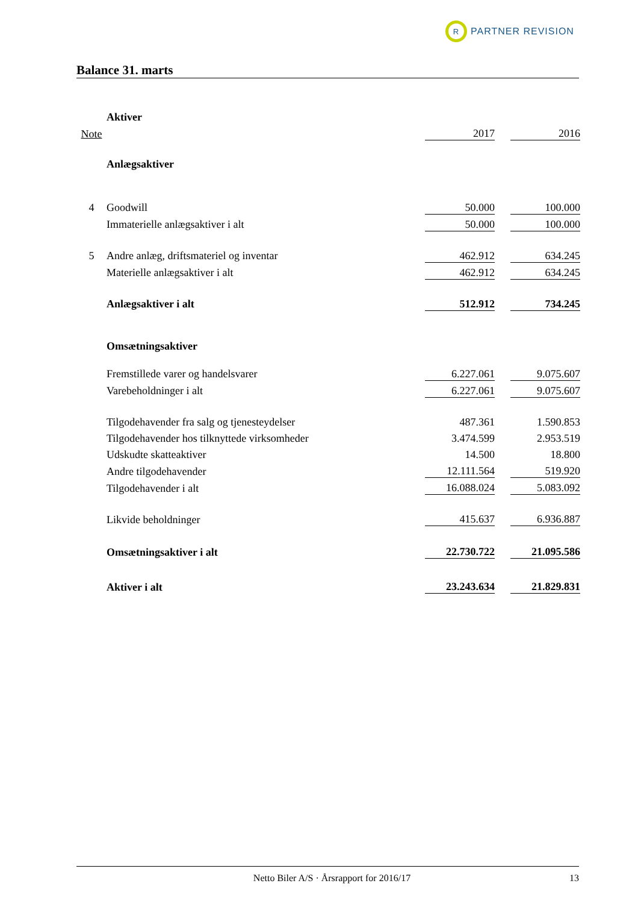R
PARTNER REVISION
Balance 31. marts
| | Aktiver | | | |
| Note | | 2017 | | 2016 |
| | Anlægsaktiver | | | |
| 4 | Goodwill | 50.000 | | 100.000 |
| | Immaterielle anlægsaktiver i alt | 50.000 | | 100.000 |
| 5 | Andre anlæg, driftsmateriel og inventar | 462.912 | | 634.245 |
| | Materielle anlægsaktiver i alt | 462.912 | | 634.245 |
| | Anlægsaktiver i alt | 512.912 | | 734.245 |
| | Omsætningsaktiver | | | |
| | Fremstillede varer og handelsvarer | 6.227.061 | | 9.075.607 |
| | Varebeholdninger i alt | 6.227.061 | | 9.075.607 |
| | Tilgodehavender fra salg og tjenesteydelser | 487.361 | | 1.590.853 |
| | Tilgodehavender hos tilknyttede virksomheder | 3.474.599 | | 2.953.519 |
| | Udskudte skatteaktiver | 14.500 | | 18.800 |
| | Andre tilgodehavender | 12.111.564 | | 519.920 |
| | Tilgodehavender i alt | 16.088.024 | | 5.083.092 |
| | Likvide beholdninger | 415.637 | | 6.936.887 |
| | Omsætningsaktiver i alt | 22.730.722 | | 21.095.586 |
| | Aktiver i alt | 23.243.634 | | 21.829.831 |
Netto Biler A/S · Årsrapport for 2016/17 13